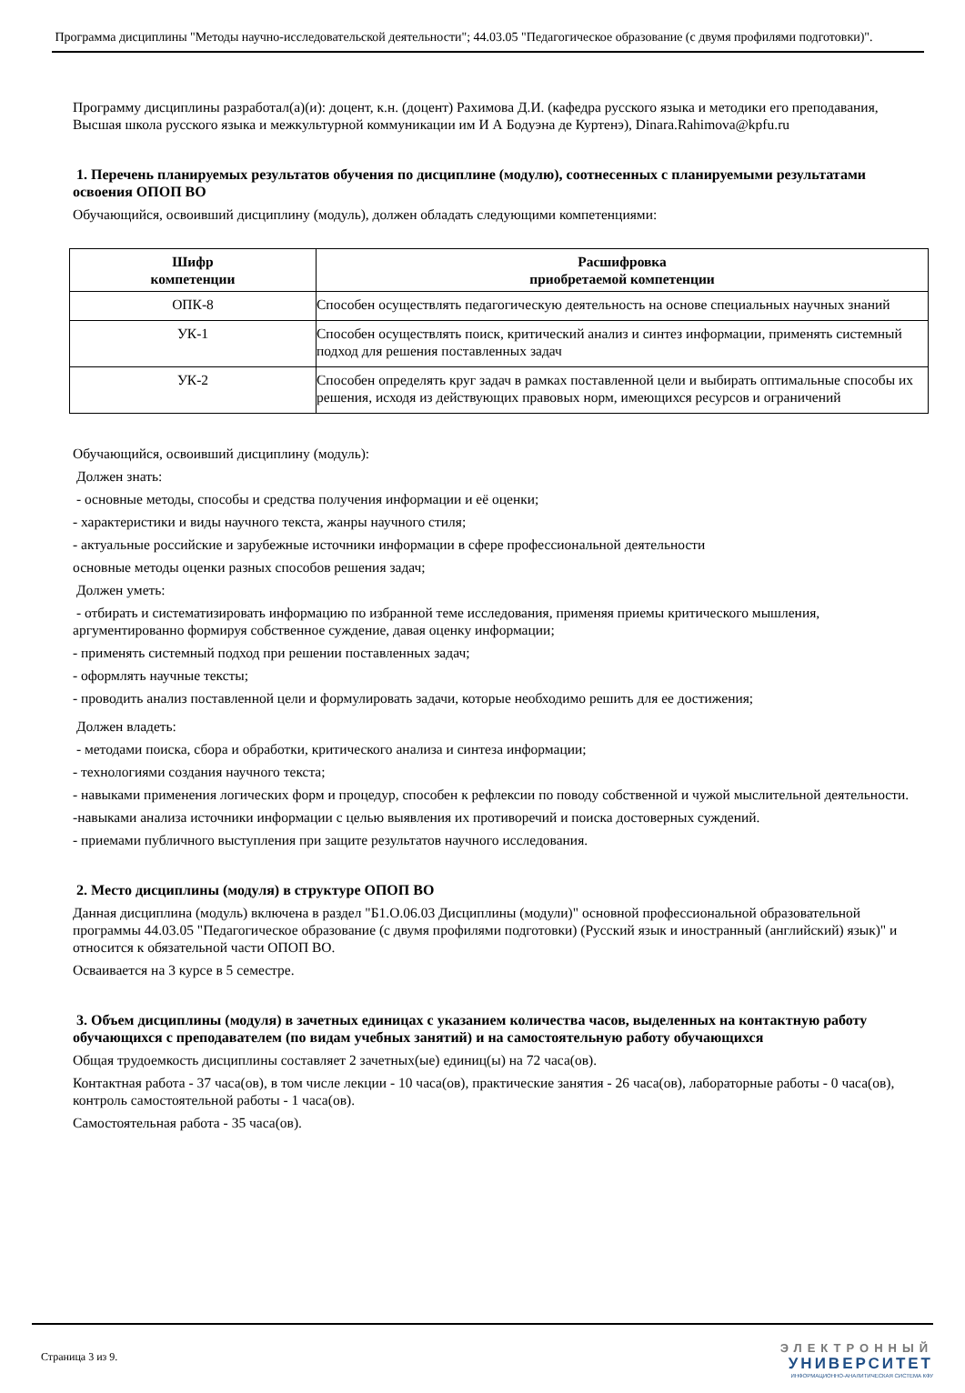Программа дисциплины "Методы научно-исследовательской деятельности"; 44.03.05 "Педагогическое образование (с двумя профилями подготовки)".
Программу дисциплины разработал(а)(и): доцент, к.н. (доцент) Рахимова Д.И. (кафедра русского языка и методики его преподавания, Высшая школа русского языка и межкультурной коммуникации им И А Бодуэна де Куртенэ), Dinara.Rahimova@kpfu.ru
1. Перечень планируемых результатов обучения по дисциплине (модулю), соотнесенных с планируемыми результатами освоения ОПОП ВО
Обучающийся, освоивший дисциплину (модуль), должен обладать следующими компетенциями:
| Шифр компетенции | Расшифровка приобретаемой компетенции |
| --- | --- |
| ОПК-8 | Способен осуществлять педагогическую деятельность на основе специальных научных знаний |
| УК-1 | Способен осуществлять поиск, критический анализ и синтез информации, применять системный подход для решения поставленных задач |
| УК-2 | Способен определять круг задач в рамках поставленной цели и выбирать оптимальные способы их решения, исходя из действующих правовых норм, имеющихся ресурсов и ограничений |
Обучающийся, освоивший дисциплину (модуль):
Должен знать:
- основные методы, способы и средства получения информации и её оценки;
- характеристики и виды научного текста, жанры научного стиля;
- актуальные российские и зарубежные источники информации в сфере профессиональной деятельности
основные методы оценки разных способов решения задач;
Должен уметь:
- отбирать и систематизировать информацию по избранной теме исследования, применяя приемы критического мышления, аргументированно формируя собственное суждение, давая оценку информации;
- применять системный подход при решении поставленных задач;
- оформлять научные тексты;
- проводить анализ поставленной цели и формулировать задачи, которые необходимо решить для ее достижения;
Должен владеть:
- методами поиска, сбора и обработки, критического анализа и синтеза информации;
- технологиями создания научного текста;
- навыками применения логических форм и процедур, способен к рефлексии по поводу собственной и чужой мыслительной деятельности.
-навыками анализа источники информации с целью выявления их противоречий и поиска достоверных суждений.
- приемами публичного выступления при защите результатов научного исследования.
2. Место дисциплины (модуля) в структуре ОПОП ВО
Данная дисциплина (модуль) включена в раздел "Б1.О.06.03 Дисциплины (модули)" основной профессиональной образовательной программы 44.03.05 "Педагогическое образование (с двумя профилями подготовки) (Русский язык и иностранный (английский) язык)" и относится к обязательной части ОПОП ВО.
Осваивается на 3 курсе в 5 семестре.
3. Объем дисциплины (модуля) в зачетных единицах с указанием количества часов, выделенных на контактную работу обучающихся с преподавателем (по видам учебных занятий) и на самостоятельную работу обучающихся
Общая трудоемкость дисциплины составляет 2 зачетных(ые) единиц(ы) на 72 часа(ов).
Контактная работа - 37 часа(ов), в том числе лекции - 10 часа(ов), практические занятия - 26 часа(ов), лабораторные работы - 0 часа(ов), контроль самостоятельной работы - 1 часа(ов).
Самостоятельная работа - 35 часа(ов).
Страница 3 из 9.
ЭЛЕКТРОННЫЙ
УНИВЕРСИТЕТ
ИНФОРМАЦИОННО-АНАЛИТИЧЕСКАЯ СИСТЕМА КФУ